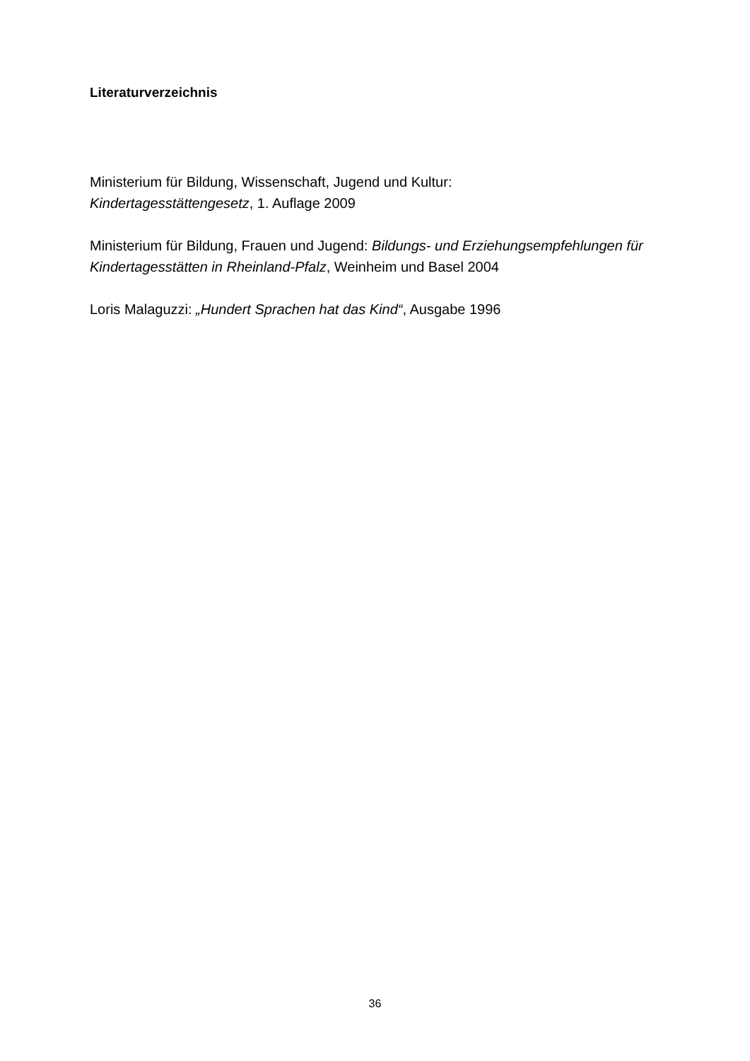Literaturverzeichnis
Ministerium für Bildung, Wissenschaft, Jugend und Kultur:
Kindertagesstättengesetz, 1. Auflage 2009
Ministerium für Bildung, Frauen und Jugend: Bildungs- und Erziehungsempfehlungen für Kindertagesstätten in Rheinland-Pfalz, Weinheim und Basel 2004
Loris Malaguzzi: „Hundert Sprachen hat das Kind“, Ausgabe 1996
36